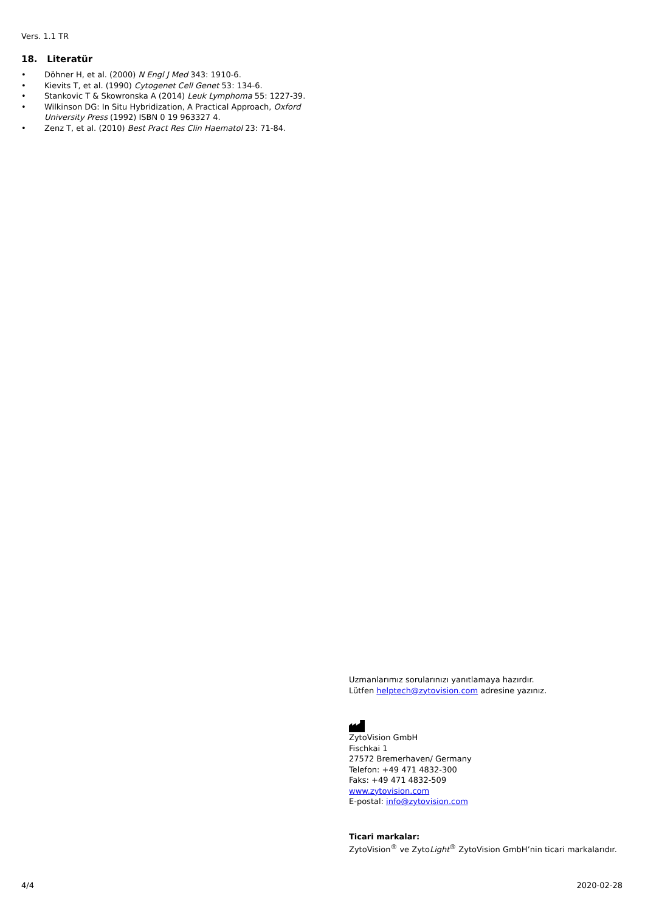Vers. 1.1 TR
18. Literatür
• Döhner H, et al. (2000) N Engl J Med 343: 1910-6.
• Kievits T, et al. (1990) Cytogenet Cell Genet 53: 134-6.
• Stankovic T & Skowronska A (2014) Leuk Lymphoma 55: 1227-39.
• Wilkinson DG: In Situ Hybridization, A Practical Approach, Oxford University Press (1992) ISBN 0 19 963327 4.
• Zenz T, et al. (2010) Best Pract Res Clin Haematol 23: 71-84.
Uzmanlarımız sorularınızı yanıtlamaya hazırdır.
Lütfen helptech@zytovision.com adresine yazınız.
ZytoVision GmbH
Fischkai 1
27572 Bremerhaven/ Germany
Telefon: +49 471 4832-300
Faks: +49 471 4832-509
www.zytovision.com
E-postal: info@zytovision.com
Ticari markalar:
ZytoVision<sup>®</sup> ve ZytoLight<sup>®</sup> ZytoVision GmbH’nin ticari markalarıdır.
4/4 2020-02-28